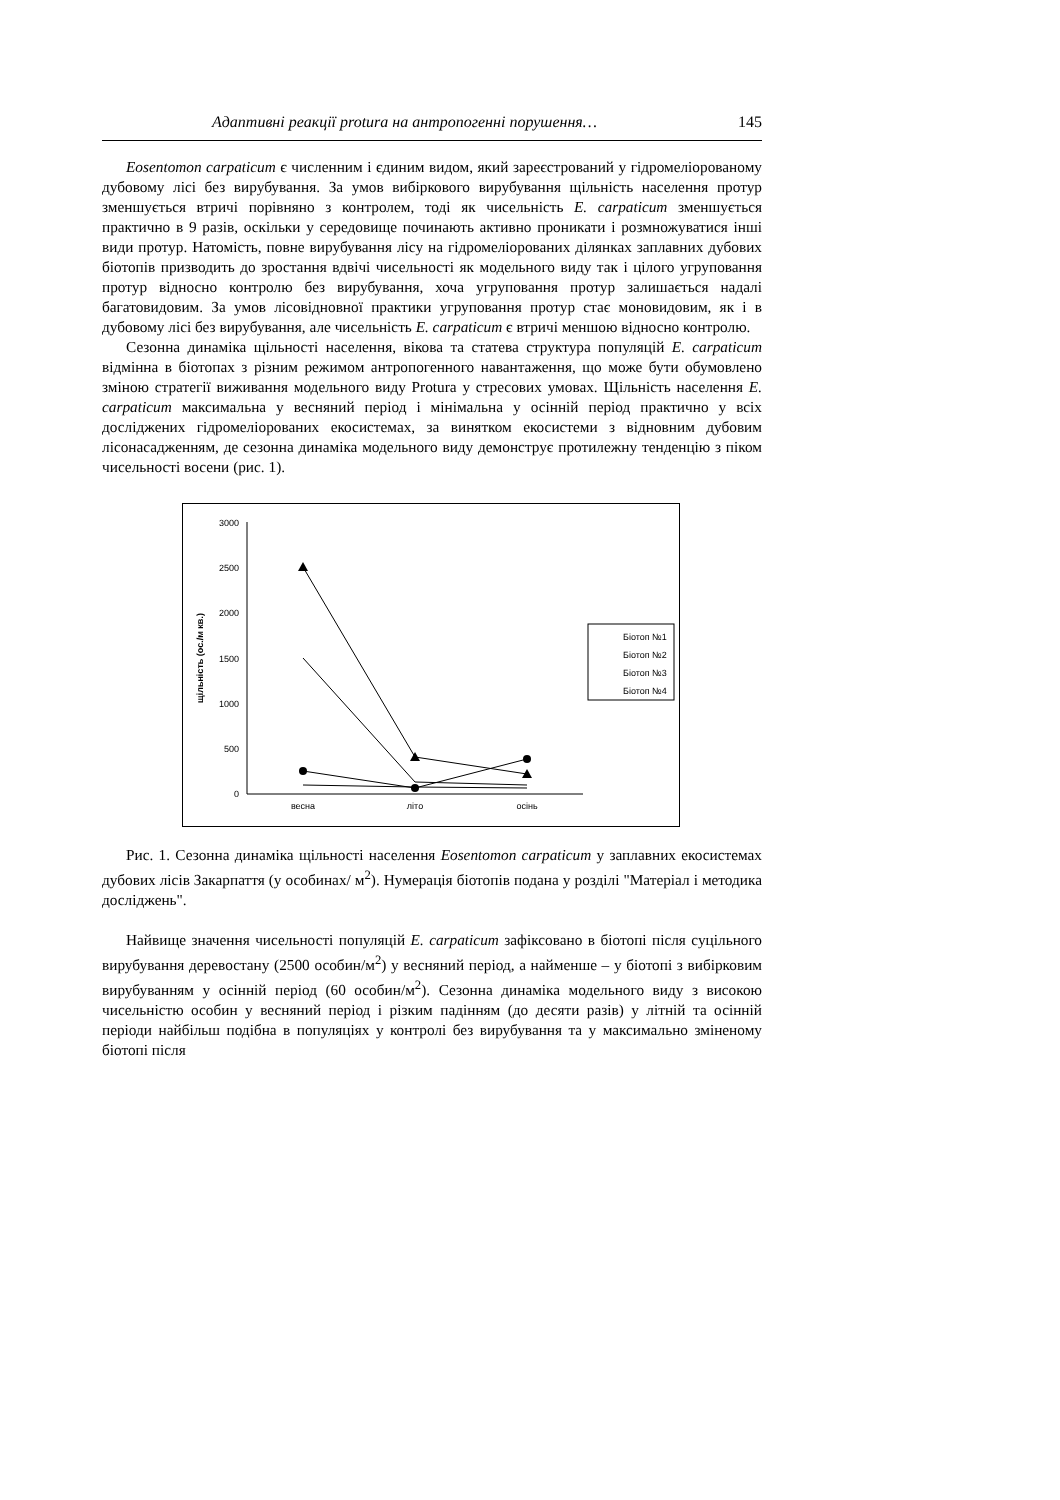Адаптивні реакції protura на антропогенні порушення… 145
Eosentomon carpaticum є численним і єдиним видом, який зареєстрований у гідромеліорованому дубовому лісі без вирубування. За умов вибіркового вирубування щільність населення протур зменшується втричі порівняно з контролем, тоді як чисельність E. carpaticum зменшується практично в 9 разів, оскільки у середовище починають активно проникати і розмножуватися інші види протур. Натомість, повне вирубування лісу на гідромеліорованих ділянках заплавних дубових біотопів призводить до зростання вдвічі чисельності як модельного виду так і цілого угруповання протур відносно контролю без вирубування, хоча угруповання протур залишається надалі багатовидовим. За умов лісовідновної практики угруповання протур стає моновидовим, як і в дубовому лісі без вирубування, але чисельність E. carpaticum є втричі меншою відносно контролю.
Сезонна динаміка щільності населення, вікова та статева структура популяцій E. carpaticum відмінна в біотопах з різним режимом антропогенного навантаження, що може бути обумовлено зміною стратегії виживання модельного виду Protura у стресових умовах. Щільність населення E. carpaticum максимальна у весняний період і мінімальна у осінній період практично у всіх досліджених гідромеліорованих екосистемах, за винятком екосистеми з відновним дубовим лісонасадженням, де сезонна динаміка модельного виду демонструє протилежну тенденцію з піком чисельності восени (рис. 1).
3000
2500
2000
1500
1000
500
0
щільність (ос./м кв.)
весна
літо
осінь
Біотоп №1
Біотоп №2
Біотоп №3
Біотоп №4
Рис. 1. Сезонна динаміка щільності населення Eosentomon carpaticum у заплавних екосистемах дубових лісів Закарпаття (у особинах/ м<sup>2</sup>). Нумерація біотопів подана у розділі "Матеріал і методика досліджень".
Найвище значення чисельності популяцій E. carpaticum зафіксовано в біотопі після суцільного вирубування деревостану (2500 особин/м<sup>2</sup>) у весняний період, а найменше – у біотопі з вибірковим вирубуванням у осінній період (60 особин/м<sup>2</sup>). Сезонна динаміка модельного виду з високою чисельністю особин у весняний період і різким падінням (до десяти разів) у літній та осінній періоди найбільш подібна в популяціях у контролі без вирубування та у максимально зміненому біотопі після